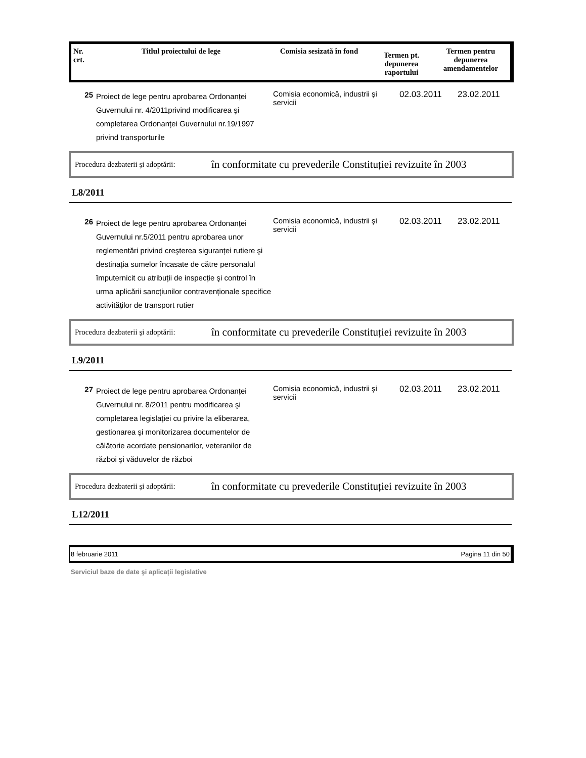| Nr. crt. | Titlul proiectului de lege | Comisia sesizată în fond | Termen pt. depunerea raportului | Termen pentru depunerea amendamentelor |
| --- | --- | --- | --- | --- |
| 25 | Proiect de lege pentru aprobarea Ordonanței Guvernului nr. 4/2011privind modificarea şi completarea Ordonanței Guvernului nr.19/1997 privind transporturile | Comisia economică, industrii şi servicii | 02.03.2011 | 23.02.2011 |
Procedura dezbaterii şi adoptării: în conformitate cu prevederile Constituției revizuite în 2003
L8/2011
| 26 | Proiect de lege pentru aprobarea Ordonanței Guvernului nr.5/2011 pentru aprobarea unor reglementări privind creşterea siguranței rutiere şi destinația sumelor încasate de către personalul împuternicit cu atribuții de inspecție şi control în urma aplicării sancțiunilor contravenționale specifice activităților de transport rutier | Comisia economică, industrii şi servicii | 02.03.2011 | 23.02.2011 |
Procedura dezbaterii şi adoptării: în conformitate cu prevederile Constituției revizuite în 2003
L9/2011
| 27 | Proiect de lege pentru aprobarea Ordonanței Guvernului nr. 8/2011 pentru modificarea şi completarea legislației cu privire la eliberarea, gestionarea şi monitorizarea documentelor de călătorie acordate pensionarilor, veteranilor de război şi văduvelor de război | Comisia economică, industrii şi servicii | 02.03.2011 | 23.02.2011 |
Procedura dezbaterii şi adoptării: în conformitate cu prevederile Constituției revizuite în 2003
L12/2011
8 februarie 2011 Pagina 11 din 50
Serviciul baze de date şi aplicații legislative